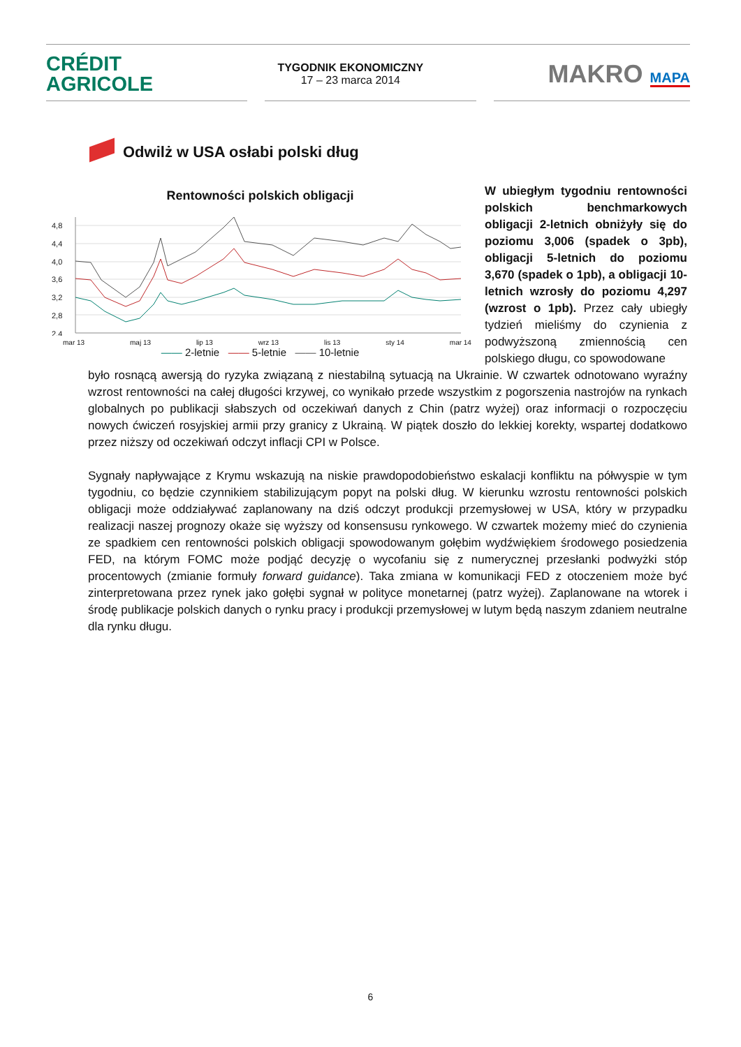CRÉDIT
AGRICOLE
TYGODNIK EKONOMICZNY
17 – 23 marca 2014
MAKRO MAPA
Odwilż w USA osłabi polski dług
Rentowności polskich obligacji
4,8
4,4
4,0
3,6
3,2
2,8
2,4
mar 13 maj 13 lip 13 wrz 13 lis 13 sty 14 mar 14
—— 2-letnie —— 5-letnie —— 10-letnie
W ubiegłym tygodniu rentowności polskich benchmarkowych obligacji 2-letnich obniżyły się do poziomu 3,006 (spadek o 3pb), obligacji 5-letnich do poziomu 3,670 (spadek o 1pb), a obligacji 10-letnich wzrosły do poziomu 4,297 (wzrost o 1pb). Przez cały ubiegły tydzień mieliśmy do czynienia z podwyższoną zmiennością cen polskiego długu, co spowodowane
było rosnącą awersją do ryzyka związaną z niestabilną sytuacją na Ukrainie. W czwartek odnotowano wyraźny wzrost rentowności na całej długości krzywej, co wynikało przede wszystkim z pogorszenia nastrojów na rynkach globalnych po publikacji słabszych od oczekiwań danych z Chin (patrz wyżej) oraz informacji o rozpoczęciu nowych ćwiczeń rosyjskiej armii przy granicy z Ukrainą. W piątek doszło do lekkiej korekty, wspartej dodatkowo przez niższy od oczekiwań odczyt inflacji CPI w Polsce.
Sygnały napływające z Krymu wskazują na niskie prawdopodobieństwo eskalacji konfliktu na półwyspie w tym tygodniu, co będzie czynnikiem stabilizującym popyt na polski dług. W kierunku wzrostu rentowności polskich obligacji może oddziaływać zaplanowany na dziś odczyt produkcji przemysłowej w USA, który w przypadku realizacji naszej prognozy okaże się wyższy od konsensusu rynkowego. W czwartek możemy mieć do czynienia ze spadkiem cen rentowności polskich obligacji spowodowanym gołębim wydźwiękiem środowego posiedzenia FED, na którym FOMC może podjąć decyzję o wycofaniu się z numerycznej przesłanki podwyżki stóp procentowych (zmianie formuły forward guidance). Taka zmiana w komunikacji FED z otoczeniem może być zinterpretowana przez rynek jako gołębi sygnał w polityce monetarnej (patrz wyżej). Zaplanowane na wtorek i środę publikacje polskich danych o rynku pracy i produkcji przemysłowej w lutym będą naszym zdaniem neutralne dla rynku długu.
6